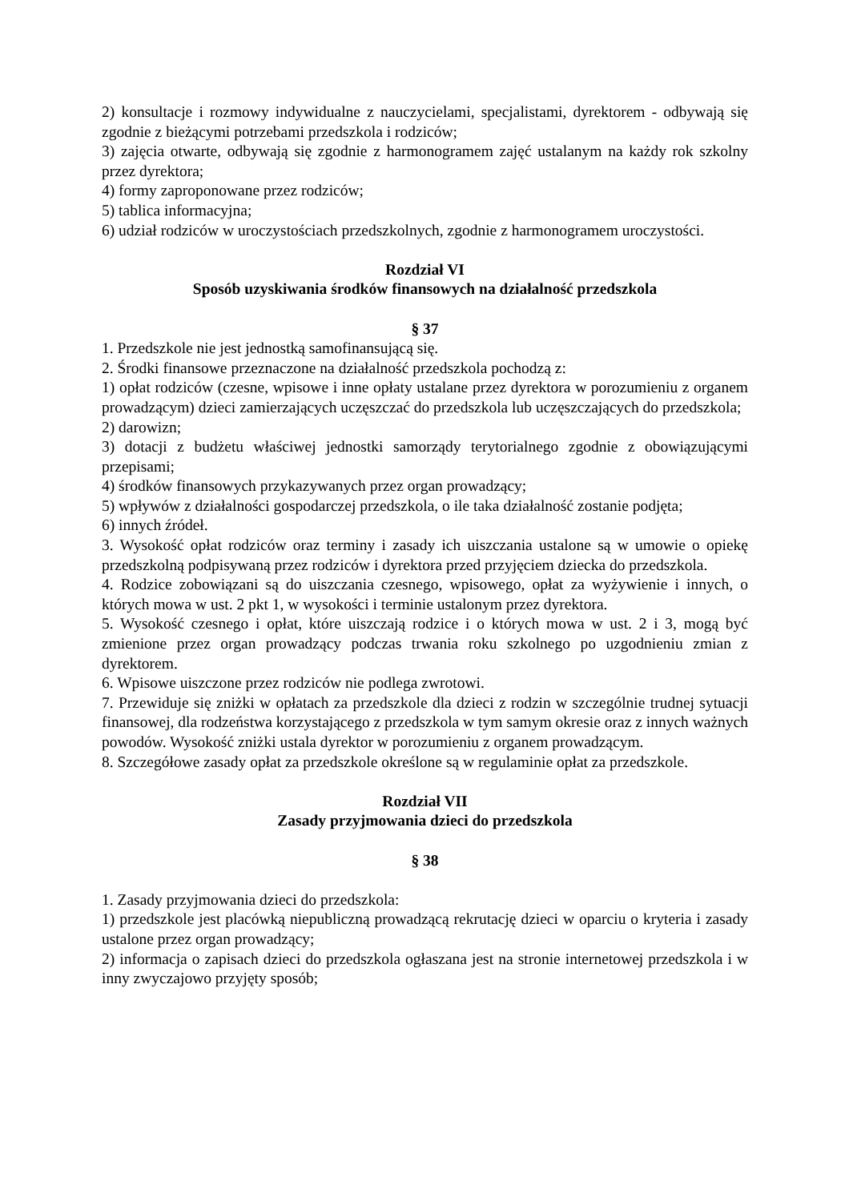2) konsultacje i rozmowy indywidualne z nauczycielami, specjalistami, dyrektorem - odbywają się zgodnie z bieżącymi potrzebami przedszkola i rodziców;
3) zajęcia otwarte, odbywają się zgodnie z harmonogramem zajęć ustalanym na każdy rok szkolny przez dyrektora;
4) formy zaproponowane przez rodziców;
5) tablica informacyjna;
6) udział rodziców w uroczystościach przedszkolnych, zgodnie z harmonogramem uroczystości.
Rozdział VI
Sposób uzyskiwania środków finansowych na działalność przedszkola
§ 37
1. Przedszkole nie jest jednostką samofinansującą się.
2. Środki finansowe przeznaczone na działalność przedszkola pochodzą z:
1) opłat rodziców (czesne, wpisowe i inne opłaty ustalane przez dyrektora w porozumieniu z organem prowadzącym) dzieci zamierzających uczęszczać do przedszkola lub uczęszczających do przedszkola;
2) darowizn;
3) dotacji z budżetu właściwej jednostki samorządy terytorialnego zgodnie z obowiązującymi przepisami;
4) środków finansowych przykazywanych przez organ prowadzący;
5) wpływów z działalności gospodarczej przedszkola, o ile taka działalność zostanie podjęta;
6) innych źródeł.
3. Wysokość opłat rodziców oraz terminy i zasady ich uiszczania ustalone są w umowie o opiekę przedszkolną podpisywaną przez rodziców i dyrektora przed przyjęciem dziecka do przedszkola.
4. Rodzice zobowiązani są do uiszczania czesnego, wpisowego, opłat za wyżywienie i innych, o których mowa w ust. 2 pkt 1, w wysokości i terminie ustalonym przez dyrektora.
5. Wysokość czesnego i opłat, które uiszczają rodzice i o których mowa w ust. 2 i 3, mogą być zmienione przez organ prowadzący podczas trwania roku szkolnego po uzgodnieniu zmian z dyrektorem.
6. Wpisowe uiszczone przez rodziców nie podlega zwrotowi.
7. Przewiduje się zniżki w opłatach za przedszkole dla dzieci z rodzin w szczególnie trudnej sytuacji finansowej, dla rodzeństwa korzystającego z przedszkola w tym samym okresie oraz z innych ważnych powodów. Wysokość zniżki ustala dyrektor w porozumieniu z organem prowadzącym.
8. Szczegółowe zasady opłat za przedszkole określone są w regulaminie opłat za przedszkole.
Rozdział VII
Zasady przyjmowania dzieci do przedszkola
§ 38
1. Zasady przyjmowania dzieci do przedszkola:
1) przedszkole jest placówką niepubliczną prowadzącą rekrutację dzieci w oparciu o kryteria i zasady ustalone przez organ prowadzący;
2) informacja o zapisach dzieci do przedszkola ogłaszana jest na stronie internetowej przedszkola i w inny zwyczajowo przyjęty sposób;